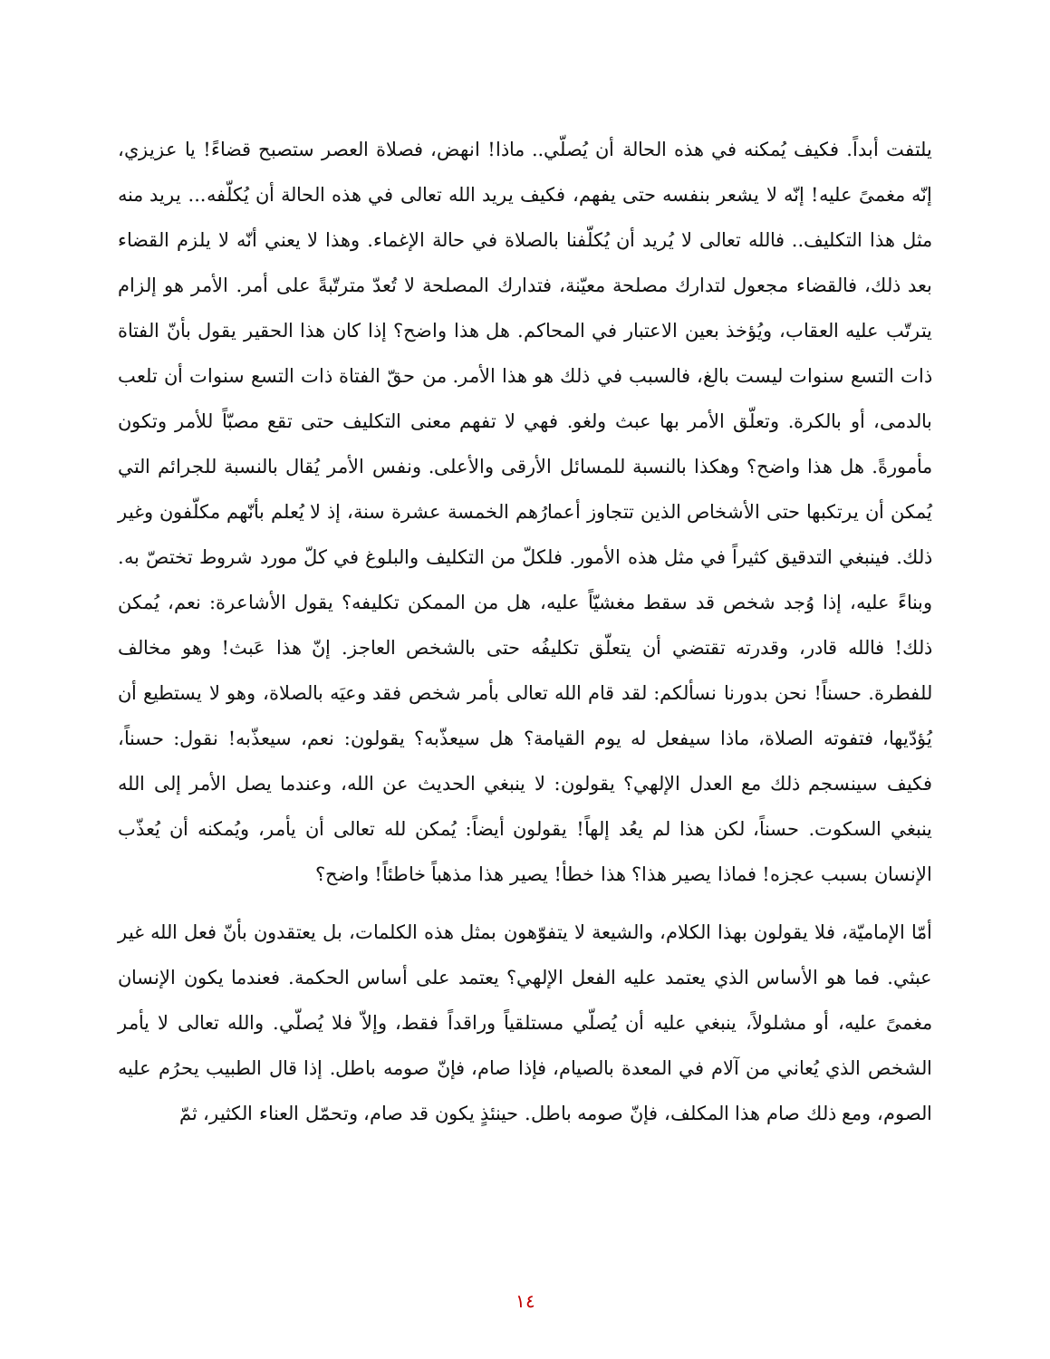يلتفت أبداً. فكيف يُمكنه في هذه الحالة أن يُصلّي.. ماذا! انهض، فصلاة العصر ستصبح قضاءً! يا عزيزي، إنّه مغمىً عليه! إنّه لا يشعر بنفسه حتى يفهم، فكيف يريد الله تعالى في هذه الحالة أن يُكلّفه... يريد منه مثل هذا التكليف.. فالله تعالى لا يُريد أن يُكلّفنا بالصلاة في حالة الإغماء. وهذا لا يعني أنّه لا يلزم القضاء بعد ذلك، فالقضاء مجعول لتدارك مصلحة معيّنة، فتدارك المصلحة لا تُعدّ مترتّبةً على أمر. الأمر هو إلزام يترتّب عليه العقاب، ويُؤخذ بعين الاعتبار في المحاكم. هل هذا واضح؟ إذا كان هذا الحقير يقول بأنّ الفتاة ذات التسع سنوات ليست بالغ، فالسبب في ذلك هو هذا الأمر. من حقّ الفتاة ذات التسع سنوات أن تلعب بالدمى، أو بالكرة. وتعلّق الأمر بها عبث ولغو. فهي لا تفهم معنى التكليف حتى تقع مصبّاً للأمر وتكون مأمورةً. هل هذا واضح؟ وهكذا بالنسبة للمسائل الأرقى والأعلى. ونفس الأمر يُقال بالنسبة للجرائم التي يُمكن أن يرتكبها حتى الأشخاص الذين تتجاوز أعمارُهم الخمسة عشرة سنة، إذ لا يُعلم بأنّهم مكلّفون وغير ذلك. فينبغي التدقيق كثيراً في مثل هذه الأمور. فلكلّ من التكليف والبلوغ في كلّ مورد شروط تختصّ به. وبناءً عليه، إذا وُجد شخص قد سقط مغشيّاً عليه، هل من الممكن تكليفه؟ يقول الأشاعرة: نعم، يُمكن ذلك! فالله قادر، وقدرته تقتضي أن يتعلّق تكليفُه حتى بالشخص العاجز. إنّ هذا عَبث! وهو مخالف للفطرة. حسناً! نحن بدورنا نسألكم: لقد قام الله تعالى بأمر شخص فقد وعيَه بالصلاة، وهو لا يستطيع أن يُؤدّيها، فتفوته الصلاة، ماذا سيفعل له يوم القيامة؟ هل سيعذّبه؟ يقولون: نعم، سيعذّبه! نقول: حسناً، فكيف سينسجم ذلك مع العدل الإلهي؟ يقولون: لا ينبغي الحديث عن الله، وعندما يصل الأمر إلى الله ينبغي السكوت. حسناً، لكن هذا لم يعُد إلهاً! يقولون أيضاً: يُمكن لله تعالى أن يأمر، ويُمكنه أن يُعذّب الإنسان بسبب عجزه! فماذا يصير هذا؟ هذا خطأ! يصير هذا مذهباً خاطئاً! واضح؟
أمّا الإماميّة، فلا يقولون بهذا الكلام، والشيعة لا يتفوّهون بمثل هذه الكلمات، بل يعتقدون بأنّ فعل الله غير عبثي. فما هو الأساس الذي يعتمد عليه الفعل الإلهي؟ يعتمد على أساس الحكمة. فعندما يكون الإنسان مغمىً عليه، أو مشلولاً، ينبغي عليه أن يُصلّي مستلقياً وراقداً فقط، وإلاّ فلا يُصلّي. والله تعالى لا يأمر الشخص الذي يُعاني من آلام في المعدة بالصيام، فإذا صام، فإنّ صومه باطل. إذا قال الطبيب يحرُم عليه الصوم، ومع ذلك صام هذا المكلف، فإنّ صومه باطل. حينئذٍ يكون قد صام، وتحمّل العناء الكثير، ثمّ
١٤